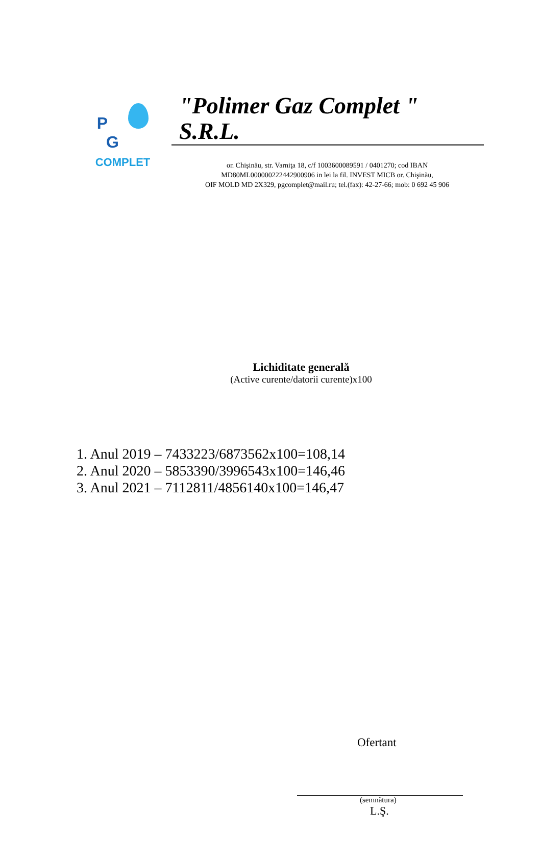P G
COMPLET
"Polimer Gaz Complet " S.R.L.
or. Chişinău, str. Varniţa 18, c/f 1003600089591 / 0401270; cod IBAN
MD80ML000000222442900906 in lei la fil. INVEST MICB or. Chişinău,
OIF MOLD MD 2X329, pgcomplet@mail.ru; tel.(fax): 42-27-66; mob: 0 692 45 906
Lichiditate generală
(Active curente/datorii curente)x100
1. Anul 2019 – 7433223/6873562x100=108,14
2. Anul 2020 – 5853390/3996543x100=146,46
3. Anul 2021 – 7112811/4856140x100=146,47
Ofertant
(semnătura)
L.Ş.